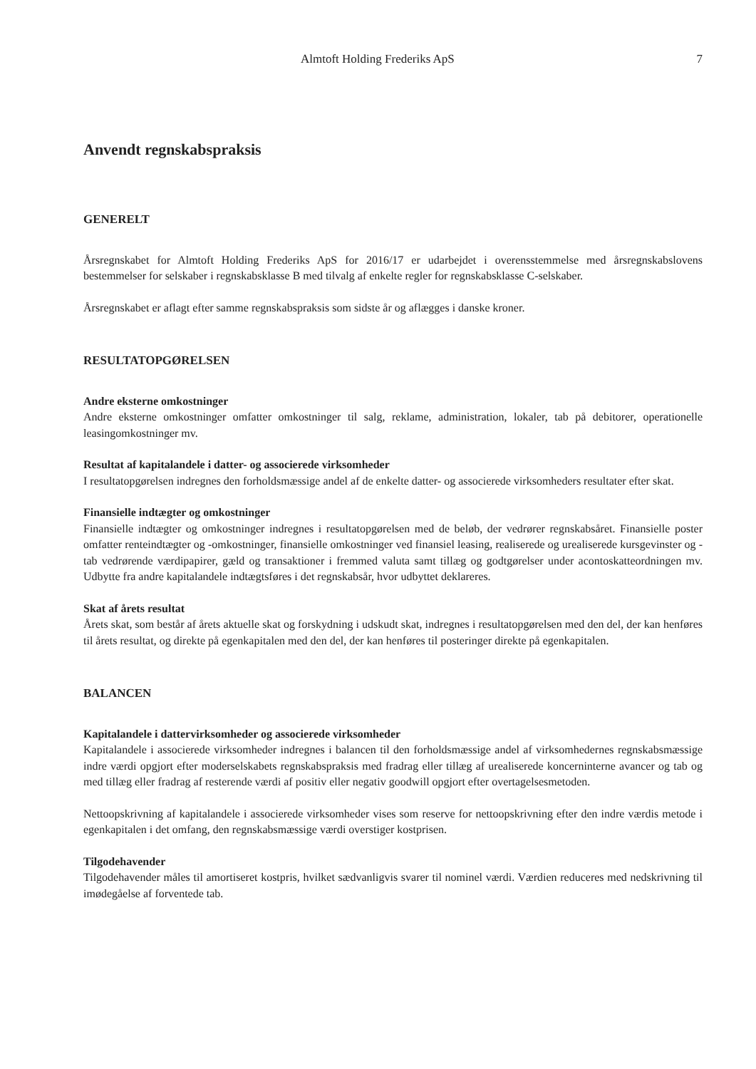Almtoft Holding Frederiks ApS 7
Anvendt regnskabspraksis
GENERELT
Årsregnskabet for Almtoft Holding Frederiks ApS for 2016/17 er udarbejdet i overensstemmelse med årsregnskabslovens bestemmelser for selskaber i regnskabsklasse B med tilvalg af enkelte regler for regnskabsklasse C-selskaber.
Årsregnskabet er aflagt efter samme regnskabspraksis som sidste år og aflægges i danske kroner.
RESULTATOPGØRELSEN
Andre eksterne omkostninger
Andre eksterne omkostninger omfatter omkostninger til salg, reklame, administration, lokaler, tab på debitorer, operationelle leasingomkostninger mv.
Resultat af kapitalandele i datter- og associerede virksomheder
I resultatopgørelsen indregnes den forholdsmæssige andel af de enkelte datter- og associerede virksomheders resultater efter skat.
Finansielle indtægter og omkostninger
Finansielle indtægter og omkostninger indregnes i resultatopgørelsen med de beløb, der vedrører regnskabsåret. Finansielle poster omfatter renteindtægter og -omkostninger, finansielle omkostninger ved finansiel leasing, realiserede og urealiserede kursgevinster og -tab vedrørende værdipapirer, gæld og transaktioner i fremmed valuta samt tillæg og godtgørelser under acontoskatteordningen mv. Udbytte fra andre kapitalandele indtægtsføres i det regnskabsår, hvor udbyttet deklareres.
Skat af årets resultat
Årets skat, som består af årets aktuelle skat og forskydning i udskudt skat, indregnes i resultatopgørelsen med den del, der kan henføres til årets resultat, og direkte på egenkapitalen med den del, der kan henføres til posteringer direkte på egenkapitalen.
BALANCEN
Kapitalandele i dattervirksomheder og associerede virksomheder
Kapitalandele i associerede virksomheder indregnes i balancen til den forholdsmæssige andel af virksomhedernes regnskabsmæssige indre værdi opgjort efter moderselskabets regnskabspraksis med fradrag eller tillæg af urealiserede koncerninterne avancer og tab og med tillæg eller fradrag af resterende værdi af positiv eller negativ goodwill opgjort efter overtagelsesmetoden.
Nettoopskrivning af kapitalandele i associerede virksomheder vises som reserve for nettoopskrivning efter den indre værdis metode i egenkapitalen i det omfang, den regnskabsmæssige værdi overstiger kostprisen.
Tilgodehavender
Tilgodehavender måles til amortiseret kostpris, hvilket sædvanligvis svarer til nominel værdi. Værdien reduceres med nedskrivning til imødegåelse af forventede tab.